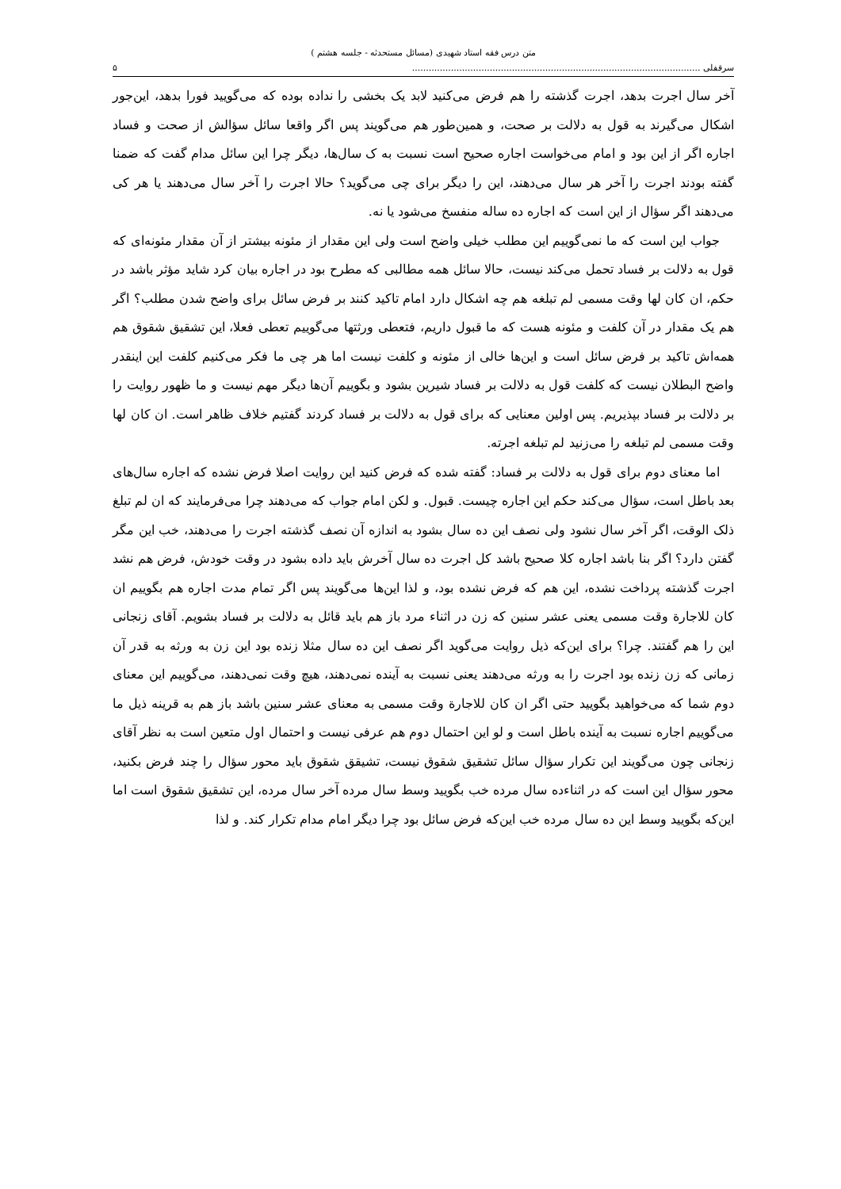متن درس فقه استاد شهیدی (مسائل مستحدثه - جلسه هشتم )
سرقفلی ........................................................................................................ ۵
آخر سال اجرت بدهد، اجرت گذشته را هم فرض می‌کنید لابد یک بخشی را نداده بوده که می‌گویید فورا بدهد، این‌جور اشکال می‌گیرند به قول به دلالت بر صحت، و همین‌طور هم می‌گویند پس اگر واقعا سائل سؤالش از صحت و فساد اجاره اگر از این بود و امام می‌خواست اجاره صحیح است نسبت به ک سال‌ها، دیگر چرا این سائل مدام گفت که ضمنا گفته بودند اجرت را آخر هر سال می‌دهند، این را دیگر برای چی می‌گوید؟ حالا اجرت را آخر سال می‌دهند یا هر کی می‌دهند اگر سؤال از این است که اجاره ده ساله منفسخ می‌شود یا نه.
جواب این است که ما نمی‌گوییم این مطلب خیلی واضح است ولی این مقدار از مئونه بیشتر از آن مقدار مئونه‌ای که قول به دلالت بر فساد تحمل می‌کند نیست، حالا سائل همه مطالبی که مطرح بود در اجاره بیان کرد شاید مؤثر باشد در حکم، ان کان لها وقت مسمی لم تبلغه هم چه اشکال دارد امام تاکید کنند بر فرض سائل برای واضح شدن مطلب؟ اگر هم یک مقدار در آن کلفت و مئونه هست که ما قبول داریم، فتعطی ورثتها می‌گوییم تعطی فعلا، این تشقیق شقوق هم همه‌اش تاکید بر فرض سائل است و این‌ها خالی از مئونه و کلفت نیست اما هر چی ما فکر می‌کنیم کلفت این اینقدر واضح البطلان نیست که کلفت قول به دلالت بر فساد شیرین بشود و بگوییم آن‌ها دیگر مهم نیست و ما ظهور روایت را بر دلالت بر فساد بپذیریم. پس اولین معنایی که برای قول به دلالت بر فساد کردند گفتیم خلاف ظاهر است. ان کان لها وقت مسمی لم تبلغه را می‌زنید لم تبلغه اجرته.
اما معنای دوم برای قول به دلالت بر فساد: گفته شده که فرض کنید این روایت اصلا فرض نشده که اجاره سال‌های بعد باطل است، سؤال می‌کند حکم این اجاره چیست. قبول. و لکن امام جواب که می‌دهند چرا می‌فرمایند که ان لم تبلغ ذلک الوقت، اگر آخر سال نشود ولی نصف این ده سال بشود به اندازه آن نصف گذشته اجرت را می‌دهند، خب این مگر گفتن دارد؟ اگر بنا باشد اجاره کلا صحیح باشد کل اجرت ده سال آخرش باید داده بشود در وقت خودش، فرض هم نشد اجرت گذشته پرداخت نشده، این هم که فرض نشده بود، و لذا این‌ها می‌گویند پس اگر تمام مدت اجاره هم بگوییم ان کان للاجارة وقت مسمی یعنی عشر سنین که زن در اثناء مرد باز هم باید قائل به دلالت بر فساد بشویم. آقای زنجانی این را هم گفتند. چرا؟ برای این‌که ذیل روایت می‌گوید اگر نصف این ده سال مثلا زنده بود این زن به ورثه به قدر آن زمانی که زن زنده بود اجرت را به ورثه می‌دهند یعنی نسبت به آینده نمی‌دهند، هیچ وقت نمی‌دهند، می‌گوییم این معنای دوم شما که می‌خواهید بگویید حتی اگر ان کان للاجارة وقت مسمی به معنای عشر سنین باشد باز هم به قرینه ذیل ما می‌گوییم اجاره نسبت به آینده باطل است و لو این احتمال دوم هم عرفی نیست و احتمال اول متعین است به نظر آقای زنجانی چون می‌گویند این تکرار سؤال سائل تشقیق شقوق نیست، تشیقق شقوق باید محور سؤال را چند فرض بکنید، محور سؤال این است که در اثناءده سال مرده خب بگویید وسط سال مرده آخر سال مرده، این تشقیق شقوق است اما این‌که بگویید وسط این ده سال مرده خب این‌که فرض سائل بود چرا دیگر امام مدام تکرار کند. و لذا